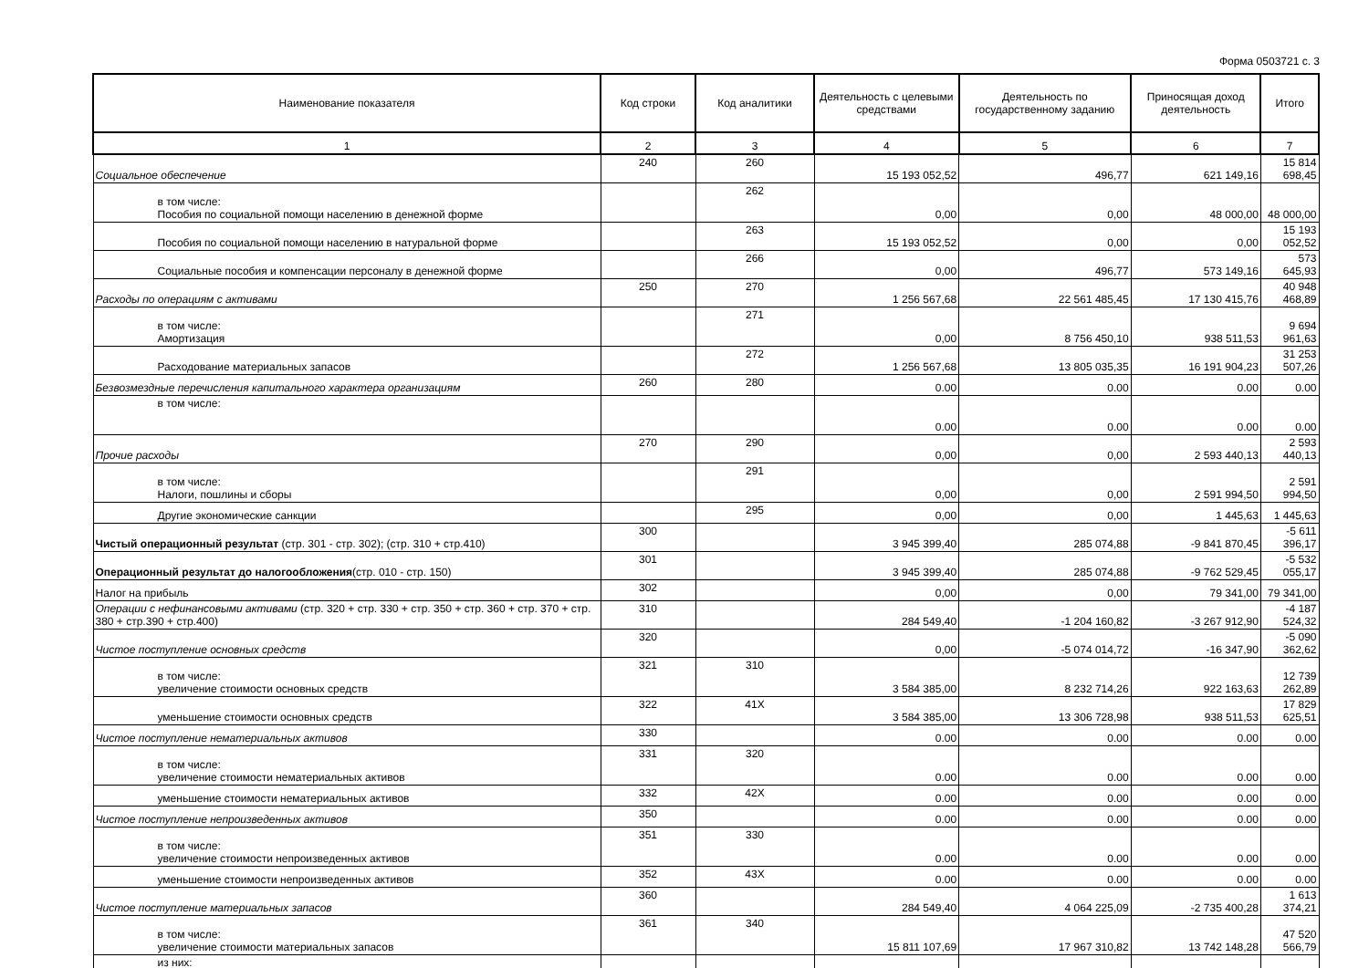Форма 0503721 с. 3
| Наименование показателя | Код строки | Код аналитики | Деятельность с целевыми средствами | Деятельность по государственному заданию | Приносящая доход деятельность | Итого |
| --- | --- | --- | --- | --- | --- | --- |
| 1 | 2 | 3 | 4 | 5 | 6 | 7 |
| Социальное обеспечение | 240 | 260 | 15 193 052,52 | 496,77 | 621 149,16 | 15 814 698,45 |
| в том числе: Пособия по социальной помощи населению в денежной форме | | 262 | 0,00 | 0,00 | 48 000,00 | 48 000,00 |
| Пособия по социальной помощи населению в натуральной форме | | 263 | 15 193 052,52 | 0,00 | 0,00 | 15 193 052,52 |
| Социальные пособия и компенсации персоналу в денежной форме | | 266 | 0,00 | 496,77 | 573 149,16 | 573 645,93 |
| Расходы по операциям с активами | 250 | 270 | 1 256 567,68 | 22 561 485,45 | 17 130 415,76 | 40 948 468,89 |
| в том числе: Амортизация | | 271 | 0,00 | 8 756 450,10 | 938 511,53 | 9 694 961,63 |
| Расходование материальных запасов | | 272 | 1 256 567,68 | 13 805 035,35 | 16 191 904,23 | 31 253 507,26 |
| Безвозмездные перечисления капитального характера организациям | 260 | 280 | 0.00 | 0.00 | 0.00 | 0.00 |
| в том числе: | | | 0.00 | 0.00 | 0.00 | 0.00 |
| Прочие расходы | 270 | 290 | 0,00 | 0,00 | 2 593 440,13 | 2 593 440,13 |
| в том числе: Налоги, пошлины и сборы | | 291 | 0,00 | 0,00 | 2 591 994,50 | 2 591 994,50 |
| Другие экономические санкции | | 295 | 0,00 | 0,00 | 1 445,63 | 1 445,63 |
| Чистый операционный результат (стр. 301 - стр. 302); (стр. 310 + стр.410) | 300 | | 3 945 399,40 | 285 074,88 | -9 841 870,45 | -5 611 396,17 |
| Операционный результат до налогообложения (стр. 010 - стр. 150) | 301 | | 3 945 399,40 | 285 074,88 | -9 762 529,45 | -5 532 055,17 |
| Налог на прибыль | 302 | | 0,00 | 0,00 | 79 341,00 | 79 341,00 |
| Операции с нефинансовыми активами (стр. 320 + стр. 330 + стр. 350 + стр. 360 + стр. 370 + стр. 380 + стр.390 + стр.400) | 310 | | 284 549,40 | -1 204 160,82 | -3 267 912,90 | -4 187 524,32 |
| Чистое поступление основных средств | 320 | | 0,00 | -5 074 014,72 | -16 347,90 | -5 090 362,62 |
| в том числе: увеличение стоимости основных средств | 321 | 310 | 3 584 385,00 | 8 232 714,26 | 922 163,63 | 12 739 262,89 |
| уменьшение стоимости основных средств | 322 | 41X | 3 584 385,00 | 13 306 728,98 | 938 511,53 | 17 829 625,51 |
| Чистое поступление нематериальных активов | 330 | | 0.00 | 0.00 | 0.00 | 0.00 |
| в том числе: увеличение стоимости нематериальных активов | 331 | 320 | 0.00 | 0.00 | 0.00 | 0.00 |
| уменьшение стоимости нематериальных активов | 332 | 42X | 0.00 | 0.00 | 0.00 | 0.00 |
| Чистое поступление непроизведенных активов | 350 | | 0.00 | 0.00 | 0.00 | 0.00 |
| в том числе: увеличение стоимости непроизведенных активов | 351 | 330 | 0.00 | 0.00 | 0.00 | 0.00 |
| уменьшение стоимости непроизведенных активов | 352 | 43X | 0.00 | 0.00 | 0.00 | 0.00 |
| Чистое поступление материальных запасов | 360 | | 284 549,40 | 4 064 225,09 | -2 735 400,28 | 1 613 374,21 |
| в том числе: увеличение стоимости материальных запасов | 361 | 340 | 15 811 107,69 | 17 967 310,82 | 13 742 148,28 | 47 520 566,79 |
| из них: | | | | | | |